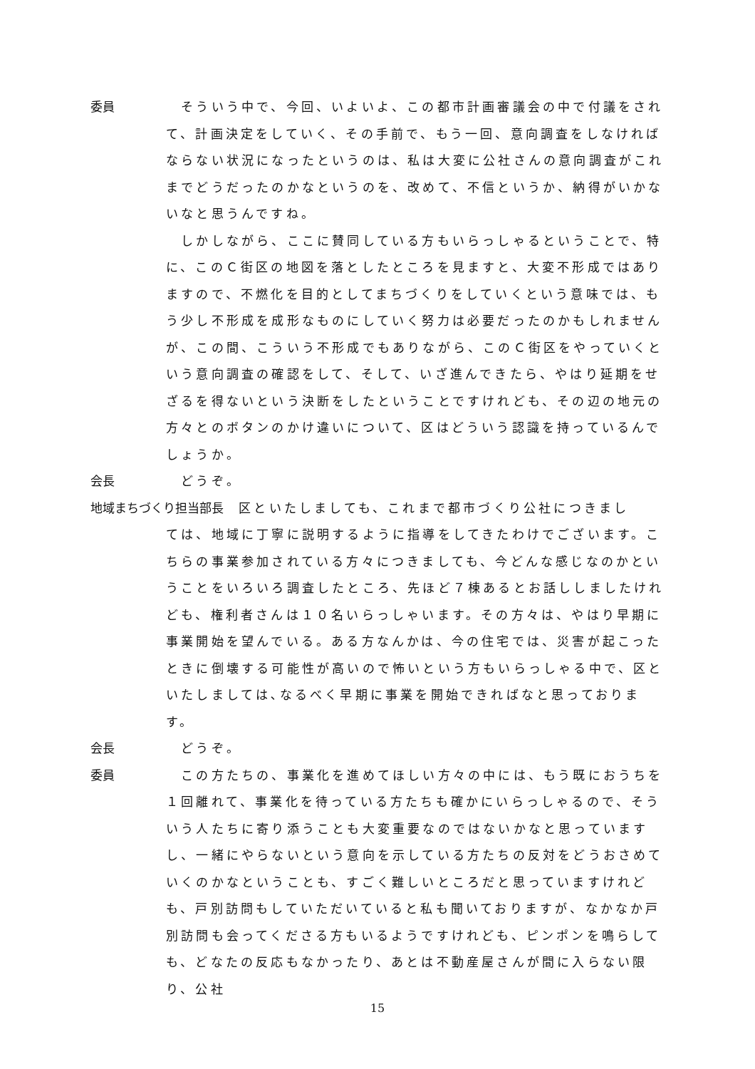委員 　そういう中で、今回、いよいよ、この都市計画審議会の中で付議をされて、計画決定をしていく、その手前で、もう一回、意向調査をしなければならない状況になったというのは、私は大変に公社さんの意向調査がこれまでどうだったのかなというのを、改めて、不信というか、納得がいかないなと思うんですね。
　しかしながら、ここに賛同している方もいらっしゃるということで、特に、このＣ街区の地図を落としたところを見ますと、大変不形成ではありますので、不燃化を目的としてまちづくりをしていくという意味では、もう少し不形成を成形なものにしていく努力は必要だったのかもしれませんが、この間、こういう不形成でもありながら、このＣ街区をやっていくという意向調査の確認をして、そして、いざ進んできたら、やはり延期をせざるを得ないという決断をしたということですけれども、その辺の地元の方々とのボタンのかけ違いについて、区はどういう認識を持っているんでしょうか。
会長 　どうぞ。
地域まちづくり担当部長 　区といたしましても、これまで都市づくり公社につきまし
ては、地域に丁寧に説明するように指導をしてきたわけでございます。こちらの事業参加されている方々につきましても、今どんな感じなのかということをいろいろ調査したところ、先ほど７棟あるとお話ししましたけれども、権利者さんは１０名いらっしゃいます。その方々は、やはり早期に事業開始を望んでいる。ある方なんかは、今の住宅では、災害が起こったときに倒壊する可能性が高いので怖いという方もいらっしゃる中で、区といたしましては､なるべく早期に事業を開始できればなと思っております。
会長 　どうぞ。
委員 　この方たちの、事業化を進めてほしい方々の中には、もう既におうちを１回離れて、事業化を待っている方たちも確かにいらっしゃるので、そういう人たちに寄り添うことも大変重要なのではないかなと思っていますし、一緒にやらないという意向を示している方たちの反対をどうおさめていくのかなということも、すごく難しいところだと思っていますけれども、戸別訪問もしていただいていると私も聞いておりますが、なかなか戸別訪問も会ってくださる方もいるようですけれども、ピンポンを鳴らしても、どなたの反応もなかったり、あとは不動産屋さんが間に入らない限り、公社
15